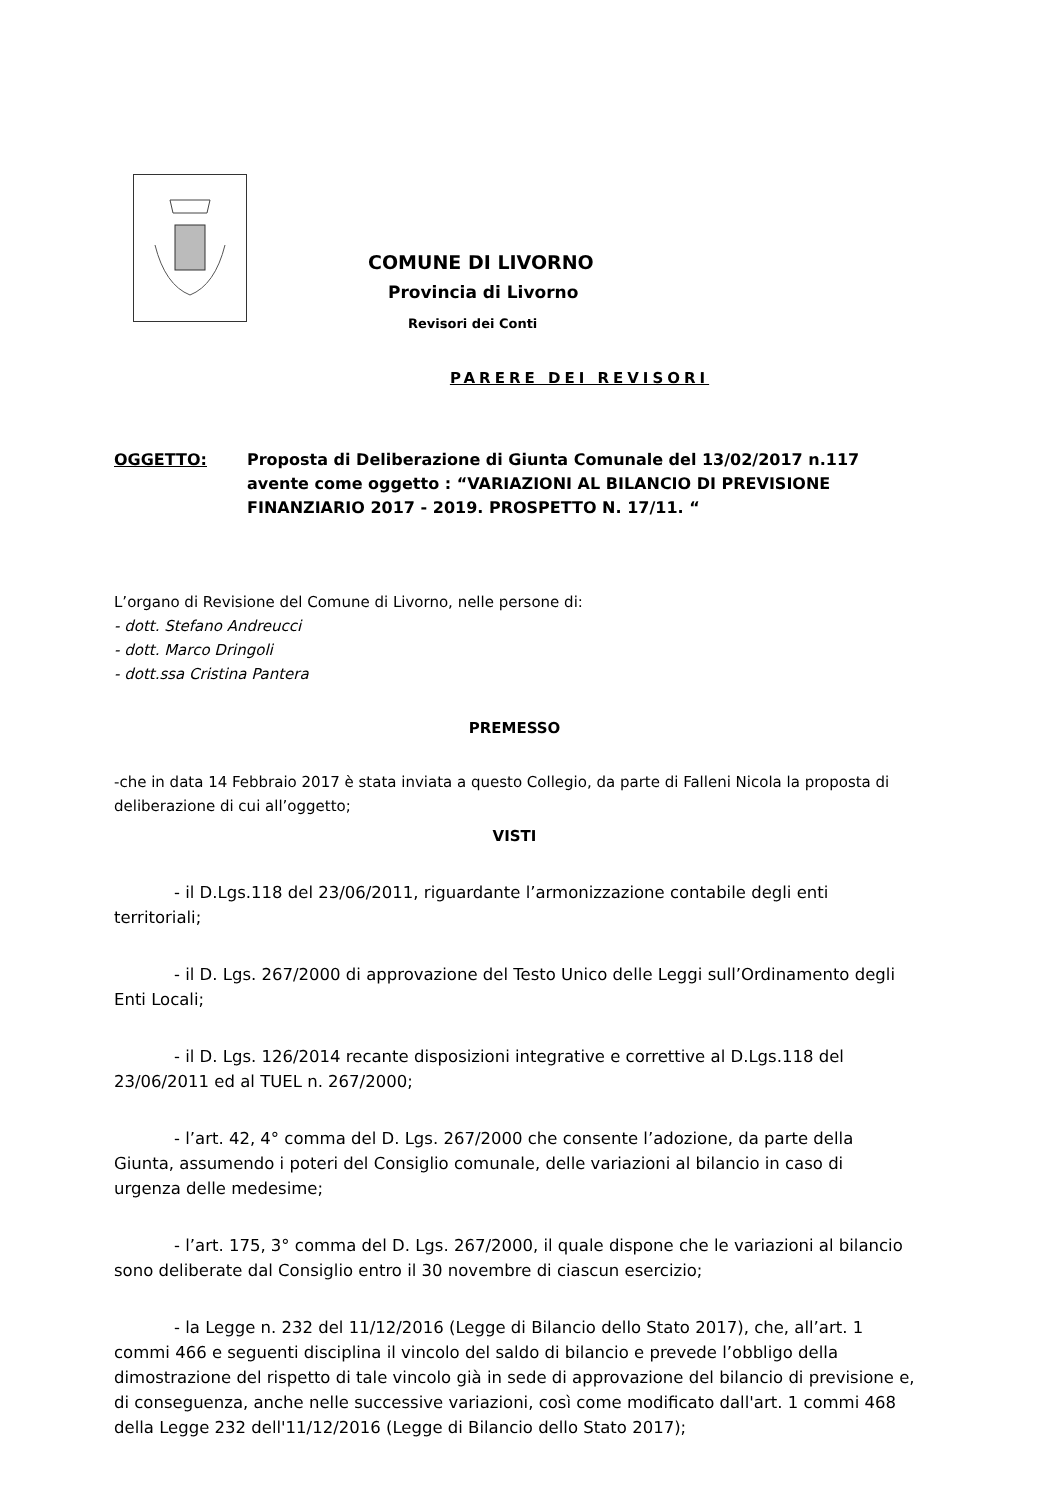COMUNE DI LIVORNO
Provincia di Livorno
Revisori dei Conti
PARERE DEI REVISORI
OGGETTO: Proposta di Deliberazione di Giunta Comunale del 13/02/2017 n.117 avente come oggetto : “VARIAZIONI AL BILANCIO DI PREVISIONE FINANZIARIO 2017 - 2019. PROSPETTO N. 17/11. “
L’organo di Revisione del Comune di Livorno, nelle persone di:
- dott. Stefano Andreucci
- dott. Marco Dringoli
- dott.ssa Cristina Pantera
PREMESSO
-che in data 14 Febbraio 2017 è stata inviata a questo Collegio, da parte di Falleni Nicola la proposta di deliberazione di cui all’oggetto;
VISTI
- il D.Lgs.118 del 23/06/2011, riguardante l’armonizzazione contabile degli enti territoriali;
- il D. Lgs. 267/2000 di approvazione del Testo Unico delle Leggi sull’Ordinamento degli Enti Locali;
- il D. Lgs. 126/2014 recante disposizioni integrative e correttive al D.Lgs.118 del 23/06/2011 ed al TUEL n. 267/2000;
- l’art. 42, 4° comma del D. Lgs. 267/2000 che consente l’adozione, da parte della Giunta, assumendo i poteri del Consiglio comunale, delle variazioni al bilancio in caso di urgenza delle medesime;
- l’art. 175, 3° comma del D. Lgs. 267/2000, il quale dispone che le variazioni al bilancio sono deliberate dal Consiglio entro il 30 novembre di ciascun esercizio;
- la Legge n. 232 del 11/12/2016 (Legge di Bilancio dello Stato 2017), che, all’art. 1 commi 466 e seguenti disciplina il vincolo del saldo di bilancio e prevede l’obbligo della dimostrazione del rispetto di tale vincolo già in sede di approvazione del bilancio di previsione e, di conseguenza, anche nelle successive variazioni, così come modificato dall'art. 1 commi 468 della Legge 232 dell'11/12/2016 (Legge di Bilancio dello Stato 2017);